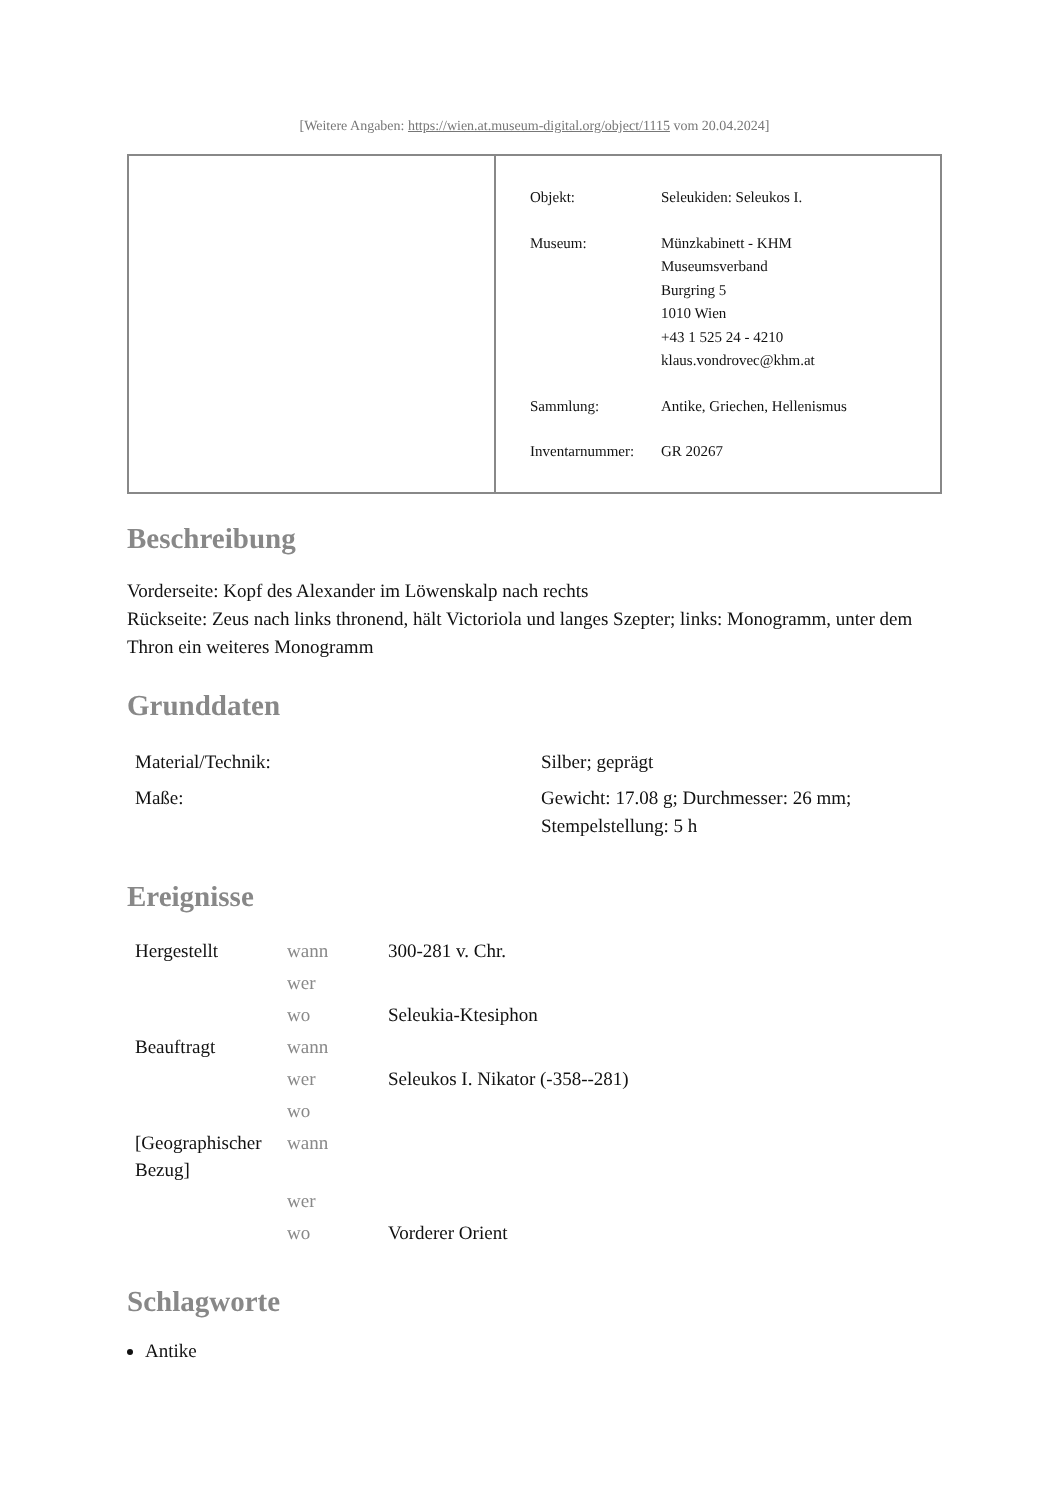[Weitere Angaben: https://wien.at.museum-digital.org/object/1115 vom 20.04.2024]
| Objekt: | Seleukiden: Seleukos I. |
| Museum: | Münzkabinett - KHM Museumsverband Burgring 5 1010 Wien +43 1 525 24 - 4210 klaus.vondrovec@khm.at |
| Sammlung: | Antike, Griechen, Hellenismus |
| Inventarnummer: | GR 20267 |
Beschreibung
Vorderseite: Kopf des Alexander im Löwenskalp nach rechts
Rückseite: Zeus nach links thronend, hält Victoriola und langes Szepter; links: Monogramm, unter dem Thron ein weiteres Monogramm
Grunddaten
| Material/Technik: | Silber; geprägt |
| Maße: | Gewicht: 17.08 g; Durchmesser: 26 mm; Stempelstellung: 5 h |
Ereignisse
| Hergestellt | wann | 300-281 v. Chr. |
| | wer | |
| | wo | Seleukia-Ktesiphon |
| Beauftragt | wann | |
| | wer | Seleukos I. Nikator (-358--281) |
| | wo | |
| [Geographischer Bezug] | wann | |
| | wer | |
| | wo | Vorderer Orient |
Schlagworte
Antike